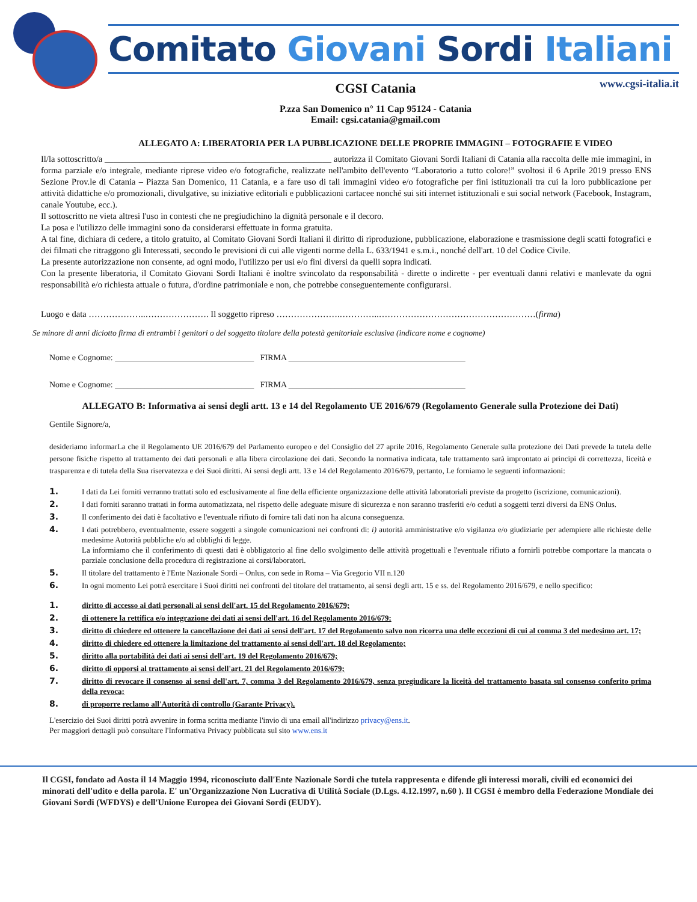Comitato Giovani Sordi Italiani
www.cgsi-italia.it
CGSI Catania
P.zza San Domenico n° 11 Cap 95124 - Catania
Email: cgsi.catania@gmail.com
ALLEGATO A: LIBERATORIA PER LA PUBBLICAZIONE DELLE PROPRIE IMMAGINI – FOTOGRAFIE E VIDEO
Il/la sottoscritto/a ____________________________________________________ autorizza il Comitato Giovani Sordi Italiani di Catania alla raccolta delle mie immagini, in forma parziale e/o integrale, mediante riprese video e/o fotografiche, realizzate nell'ambito dell'evento “Laboratorio a tutto colore!” svoltosi il 6 Aprile 2019 presso ENS Sezione Prov.le di Catania – Piazza San Domenico, 11 Catania, e a fare uso di tali immagini video e/o fotografiche per fini istituzionali tra cui la loro pubblicazione per attività didattiche e/o promozionali, divulgative, su iniziative editoriali e pubblicazioni cartacee nonché sui siti internet istituzionali e sui social network (Facebook, Instagram, canale Youtube, ecc.).
Il sottoscritto ne vieta altresì l'uso in contesti che ne pregiudichino la dignità personale e il decoro.
La posa e l'utilizzo delle immagini sono da considerarsi effettuate in forma gratuita.
A tal fine, dichiara di cedere, a titolo gratuito, al Comitato Giovani Sordi Italiani il diritto di riproduzione, pubblicazione, elaborazione e trasmissione degli scatti fotografici e dei filmati che ritraggono gli Interessati, secondo le previsioni di cui alle vigenti norme della L. 633/1941 e s.m.i., nonché dell'art. 10 del Codice Civile.
La presente autorizzazione non consente, ad ogni modo, l'utilizzo per usi e/o fini diversi da quelli sopra indicati.
Con la presente liberatoria, il Comitato Giovani Sordi Italiani è inoltre svincolato da responsabilità - dirette o indirette - per eventuali danni relativi e manlevate da ogni responsabilità e/o richiesta attuale o futura, d'ordine patrimoniale e non, che potrebbe conseguentemente configurarsi.
Luogo e data ………………..…………………. Il soggetto ripreso ………………….…………..………………………………………………(firma)
Se minore di anni diciotto firma di entrambi i genitori o del soggetto titolare della potestà genitoriale esclusiva (indicare nome e cognome)
Nome e Cognome: _________________________________ FIRMA __________________________________________
Nome e Cognome: _________________________________ FIRMA __________________________________________
ALLEGATO B: Informativa ai sensi degli artt. 13 e 14 del Regolamento UE 2016/679 (Regolamento Generale sulla Protezione dei Dati)
Gentile Signore/a,
desideriamo informarLa che il Regolamento UE 2016/679 del Parlamento europeo e del Consiglio del 27 aprile 2016, Regolamento Generale sulla protezione dei Dati prevede la tutela delle persone fisiche rispetto al trattamento dei dati personali e alla libera circolazione dei dati. Secondo la normativa indicata, tale trattamento sarà improntato ai principi di correttezza, liceità e trasparenza e di tutela della Sua riservatezza e dei Suoi diritti. Ai sensi degli artt. 13 e 14 del Regolamento 2016/679, pertanto, Le forniamo le seguenti informazioni:
1. I dati da Lei forniti verranno trattati solo ed esclusivamente al fine della efficiente organizzazione delle attività laboratoriali previste da progetto (iscrizione, comunicazioni).
2. I dati forniti saranno trattati in forma automatizzata, nel rispetto delle adeguate misure di sicurezza e non saranno trasferiti e/o ceduti a soggetti terzi diversi da ENS Onlus.
3. Il conferimento dei dati è facoltativo e l'eventuale rifiuto di fornire tali dati non ha alcuna conseguenza.
4. I dati potrebbero, eventualmente, essere soggetti a singole comunicazioni nei confronti di: i) autorità amministrative e/o vigilanza e/o giudiziarie per adempiere alle richieste delle medesime Autorità pubbliche e/o ad obblighi di legge.
La informiamo che il conferimento di questi dati è obbligatorio al fine dello svolgimento delle attività progettuali e l'eventuale rifiuto a fornirli potrebbe comportare la mancata o parziale conclusione della procedura di registrazione ai corsi/laboratori.
5. Il titolare del trattamento è l'Ente Nazionale Sordi – Onlus, con sede in Roma – Via Gregorio VII n.120
6. In ogni momento Lei potrà esercitare i Suoi diritti nei confronti del titolare del trattamento, ai sensi degli artt. 15 e ss. del Regolamento 2016/679, e nello specifico:
1. diritto di accesso ai dati personali ai sensi dell'art. 15 del Regolamento 2016/679;
2. di ottenere la rettifica e/o integrazione dei dati ai sensi dell'art. 16 del Regolamento 2016/679:
3. diritto di chiedere ed ottenere la cancellazione dei dati ai sensi dell'art. 17 del Regolamento salvo non ricorra una delle eccezioni di cui al comma 3 del medesimo art. 17;
4. diritto di chiedere ed ottenere la limitazione del trattamento ai sensi dell'art. 18 del Regolamento;
5. diritto alla portabilità dei dati ai sensi dell'art. 19 del Regolamento 2016/679;
6. diritto di opporsi al trattamento ai sensi dell'art. 21 del Regolamento 2016/679;
7. diritto di revocare il consenso ai sensi dell'art. 7, comma 3 del Regolamento 2016/679, senza pregiudicare la liceità del trattamento basata sul consenso conferito prima della revoca;
8. di proporre reclamo all'Autorità di controllo (Garante Privacy).
L'esercizio dei Suoi diritti potrà avvenire in forma scritta mediante l'invio di una email all'indirizzo privacy@ens.it.
Per maggiori dettagli può consultare l'Informativa Privacy pubblicata sul sito www.ens.it
Il CGSI, fondato ad Aosta il 14 Maggio 1994, riconosciuto dall'Ente Nazionale Sordi che tutela rappresenta e difende gli interessi morali, civili ed economici dei minorati dell'udito e della parola. E' un'Organizzazione Non Lucrativa di Utilità Sociale (D.Lgs. 4.12.1997, n.60 ). Il CGSI è membro della Federazione Mondiale dei Giovani Sordi (WFDYS) e dell'Unione Europea dei Giovani Sordi (EUDY).